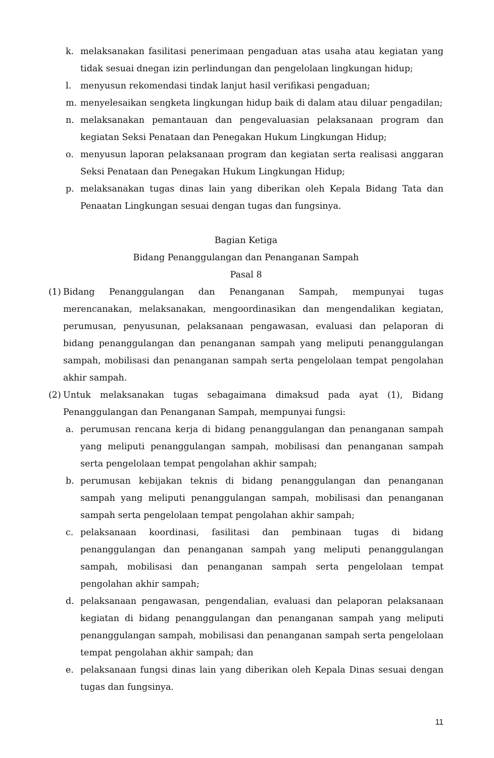k. melaksanakan fasilitasi penerimaan pengaduan atas usaha atau kegiatan yang tidak sesuai dnegan izin perlindungan dan pengelolaan lingkungan hidup;
l. menyusun rekomendasi tindak lanjut hasil verifikasi pengaduan;
m. menyelesaikan sengketa lingkungan hidup baik di dalam atau diluar pengadilan;
n. melaksanakan pemantauan dan pengevaluasian pelaksanaan program dan kegiatan Seksi Penataan dan Penegakan Hukum Lingkungan Hidup;
o. menyusun laporan pelaksanaan program dan kegiatan serta realisasi anggaran Seksi Penataan dan Penegakan Hukum Lingkungan Hidup;
p. melaksanakan tugas dinas lain yang diberikan oleh Kepala Bidang Tata dan Penaatan Lingkungan sesuai dengan tugas dan fungsinya.
Bagian Ketiga
Bidang Penanggulangan dan Penanganan Sampah
Pasal 8
(1) Bidang Penanggulangan dan Penanganan Sampah, mempunyai tugas merencanakan, melaksanakan, mengoordinasikan dan mengendalikan kegiatan, perumusan, penyusunan, pelaksanaan pengawasan, evaluasi dan pelaporan di bidang penanggulangan dan penanganan sampah yang meliputi penanggulangan sampah, mobilisasi dan penanganan sampah serta pengelolaan tempat pengolahan akhir sampah.
(2) Untuk melaksanakan tugas sebagaimana dimaksud pada ayat (1), Bidang Penanggulangan dan Penanganan Sampah, mempunyai fungsi:
a. perumusan rencana kerja di bidang penanggulangan dan penanganan sampah yang meliputi penanggulangan sampah, mobilisasi dan penanganan sampah serta pengelolaan tempat pengolahan akhir sampah;
b. perumusan kebijakan teknis di bidang penanggulangan dan penanganan sampah yang meliputi penanggulangan sampah, mobilisasi dan penanganan sampah serta pengelolaan tempat pengolahan akhir sampah;
c. pelaksanaan koordinasi, fasilitasi dan pembinaan tugas di bidang penanggulangan dan penanganan sampah yang meliputi penanggulangan sampah, mobilisasi dan penanganan sampah serta pengelolaan tempat pengolahan akhir sampah;
d. pelaksanaan pengawasan, pengendalian, evaluasi dan pelaporan pelaksanaan kegiatan di bidang penanggulangan dan penanganan sampah yang meliputi penanggulangan sampah, mobilisasi dan penanganan sampah serta pengelolaan tempat pengolahan akhir sampah; dan
e. pelaksanaan fungsi dinas lain yang diberikan oleh Kepala Dinas sesuai dengan tugas dan fungsinya.
11